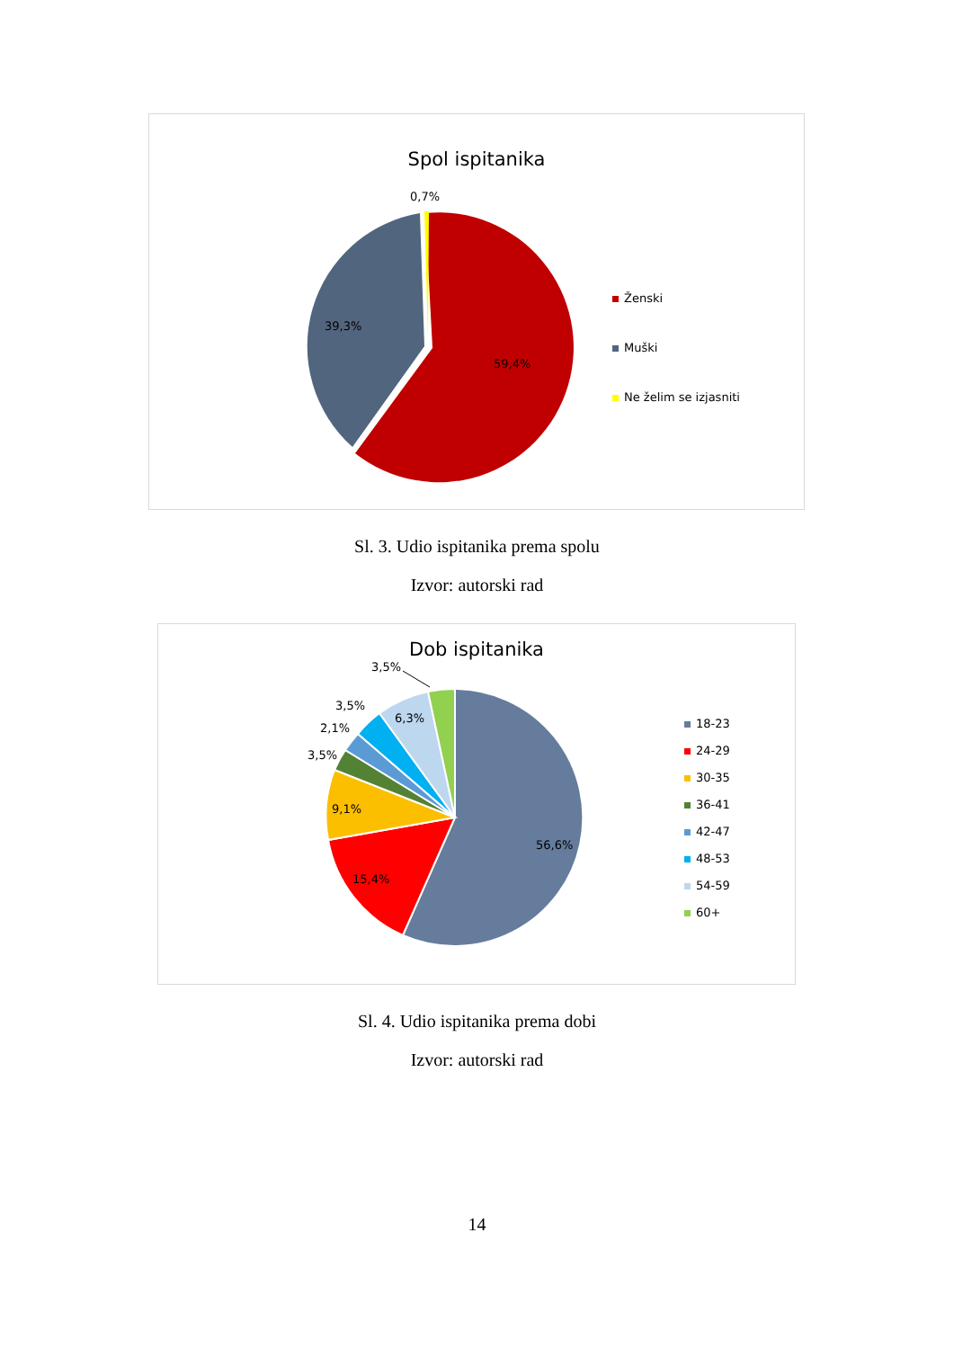Spol ispitanika
0,7%
39,3%
59,4%
Ženski
Muški
Ne želim se izjasniti
Sl. 3. Udio ispitanika prema spolu
Izvor: autorski rad
Dob ispitanika
3,5%
3,5%
2,1%
3,5%
6,3%
9,1%
15,4%
56,6%
18-23
24-29
30-35
36-41
42-47
48-53
54-59
60+
Sl. 4. Udio ispitanika prema dobi
Izvor: autorski rad
14